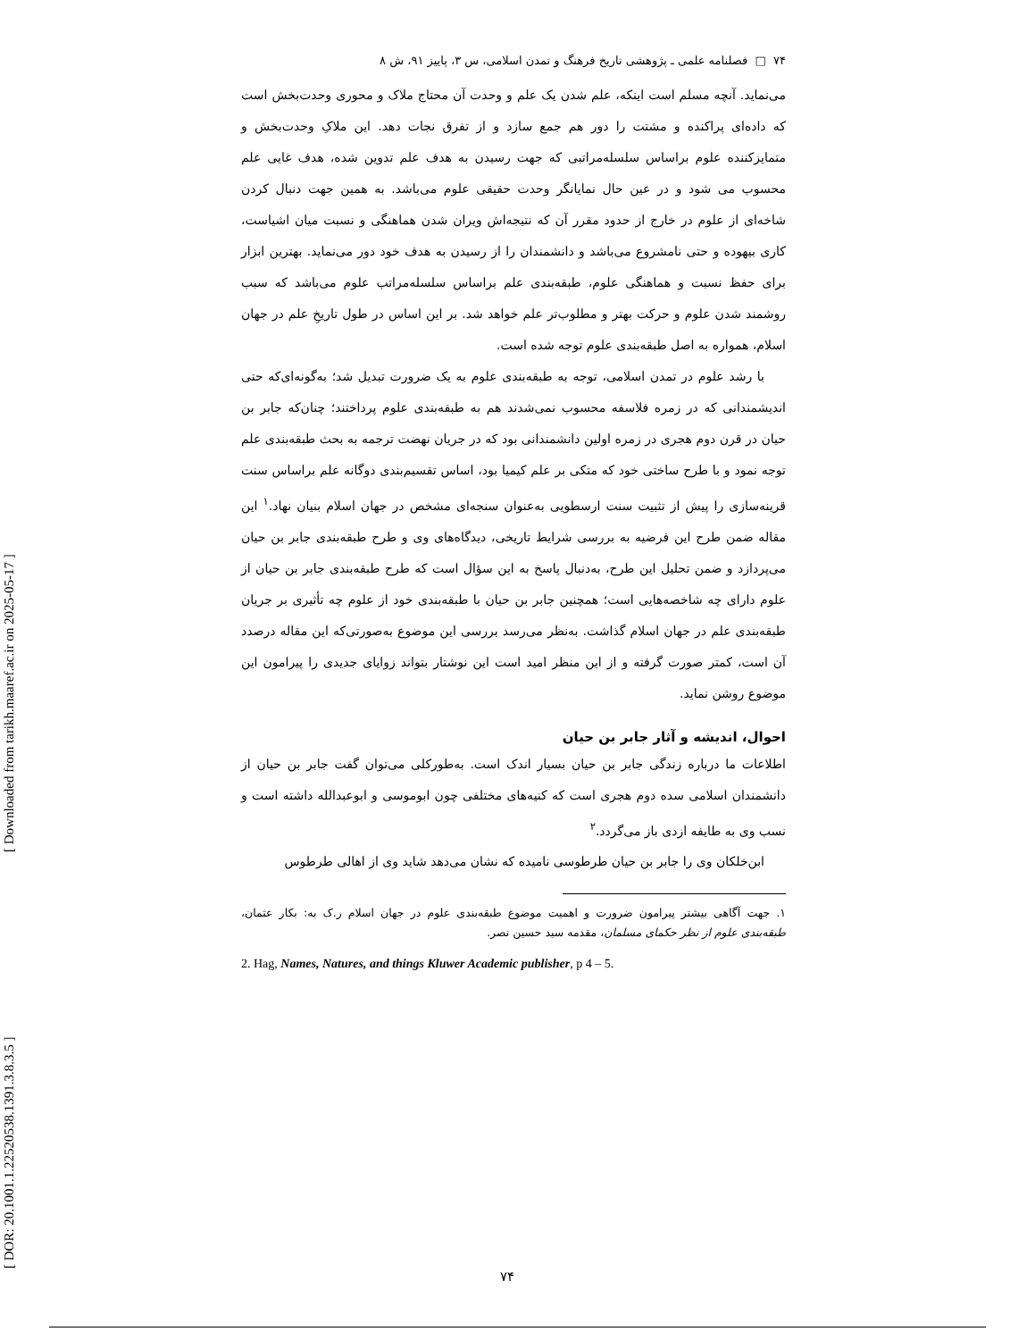[ DOR: 20.1001.1.22520538.1391.3.8.3.5 ] [ Downloaded from tarikh.maaref.ac.ir on 2025-05-17 ]
۷۴ □ فصلنامه علمی ـ پژوهشی تاریخ فرهنگ و تمدن اسلامی، س ۳، پاییز ۹۱، ش ۸
می‌نماید. آنچه مسلم است اینکه، علم شدن یک علم و وحدت آن محتاج ملاک و محوری وحدت‌بخش است که داده‌ای پراکنده و مشتت را دور هم جمع سازد و از تفرق نجات دهد. این ملاکِ وحدت‌بخش و متمایزکننده علوم براساس سلسله‌مراتبی که جهت رسیدن به هدف علم تدوین شده، هدف غایی علم محسوب می شود و در عین حال نمایانگر وحدت حقیقی علوم می‌باشد. به همین جهت دنبال کردن شاخه‌ای از علوم در خارج از حدود مقرر آن که نتیجه‌اش ویران شدن هماهنگی و نسبت میان اشیاست، کاری بیهوده و حتی نامشروع می‌باشد و دانشمندان را از رسیدن به هدف خود دور می‌نماید. بهترین ابزار برای حفظ نسبت و هماهنگی علوم، طبقه‌بندی علم براساس سلسله‌مراتب علوم می‌باشد که سبب روشمند شدن علوم و حرکت بهتر و مطلوب‌تر علم خواهد شد. بر این اساس در طول تاریخِ علم در جهان اسلام، همواره به اصل طبقه‌بندی علوم توجه شده است.
با رشد علوم در تمدن اسلامی، توجه به طبقه‌بندی علوم به یک ضرورت تبدیل شد؛ به‌گونه‌ای‌که حتی اندیشمندانی که در زمره فلاسفه محسوب نمی‌شدند هم به طبقه‌بندی علوم پرداختند؛ چنان‌که جابر بن حیان در قرن دوم هجری در زمره اولین دانشمندانی بود که در جریان نهضت ترجمه به بحث طبقه‌بندی علم توجه نمود و با طرح ساختی خود که متکی بر علم کیمیا بود، اساس تقسیم‌بندی دوگانه علم براساس سنت قرینه‌سازی را پیش از تثبیت سنت ارسطویی به‌عنوان سنجه‌ای مشخص در جهان اسلام بنیان نهاد.<sup>۱</sup> این مقاله ضمن طرح این فرضیه به بررسی شرایط تاریخی، دیدگاه‌های وی و طرح طبقه‌بندی جابر بن حیان می‌پردازد و ضمن تحلیل این طرح، به‌دنبال پاسخ به این سؤال است که طرح طبقه‌بندی جابر بن حیان از علوم دارای چه شاخصه‌هایی است؛ همچنین جابر بن حیان با طبقه‌بندی خود از علوم چه تأثیری بر جریان طبقه‌بندی علم در جهان اسلام گذاشت. به‌نظر می‌رسد بررسی این موضوع به‌صورتی‌که این مقاله درصدد آن است، کمتر صورت گرفته و از این منظر امید است این نوشتار بتواند زوایای جدیدی را پیرامون این موضوع روشن نماید.
احوال، اندیشه و آثار جابر بن حیان
اطلاعات ما درباره زندگی جابر بن حیان بسیار اندک است. به‌طورکلی می‌توان گفت جابر بن حیان از دانشمندان اسلامی سده دوم هجری است که کنیه‌های مختلفی چون ابوموسی و ابوعبدالله داشته است و نسب وی به طایفه ازدی باز می‌گردد.<sup>۲</sup>
ابن‌خلکان وی را جابر بن حیان طرطوسی نامیده که نشان می‌دهد شاید وی از اهالی طرطوس
۱. جهت آگاهی بیشتر پیرامون ضرورت و اهمیت موضوع طبقه‌بندی علوم در جهان اسلام ر.ک به: بکار عثمان، طبقه‌بندی علوم از نظر حکمای مسلمان، مقدمه سید حسین نصر.
2. Hag, Names, Natures, and things Kluwer Academic publisher, p 4 – 5.
۷۴